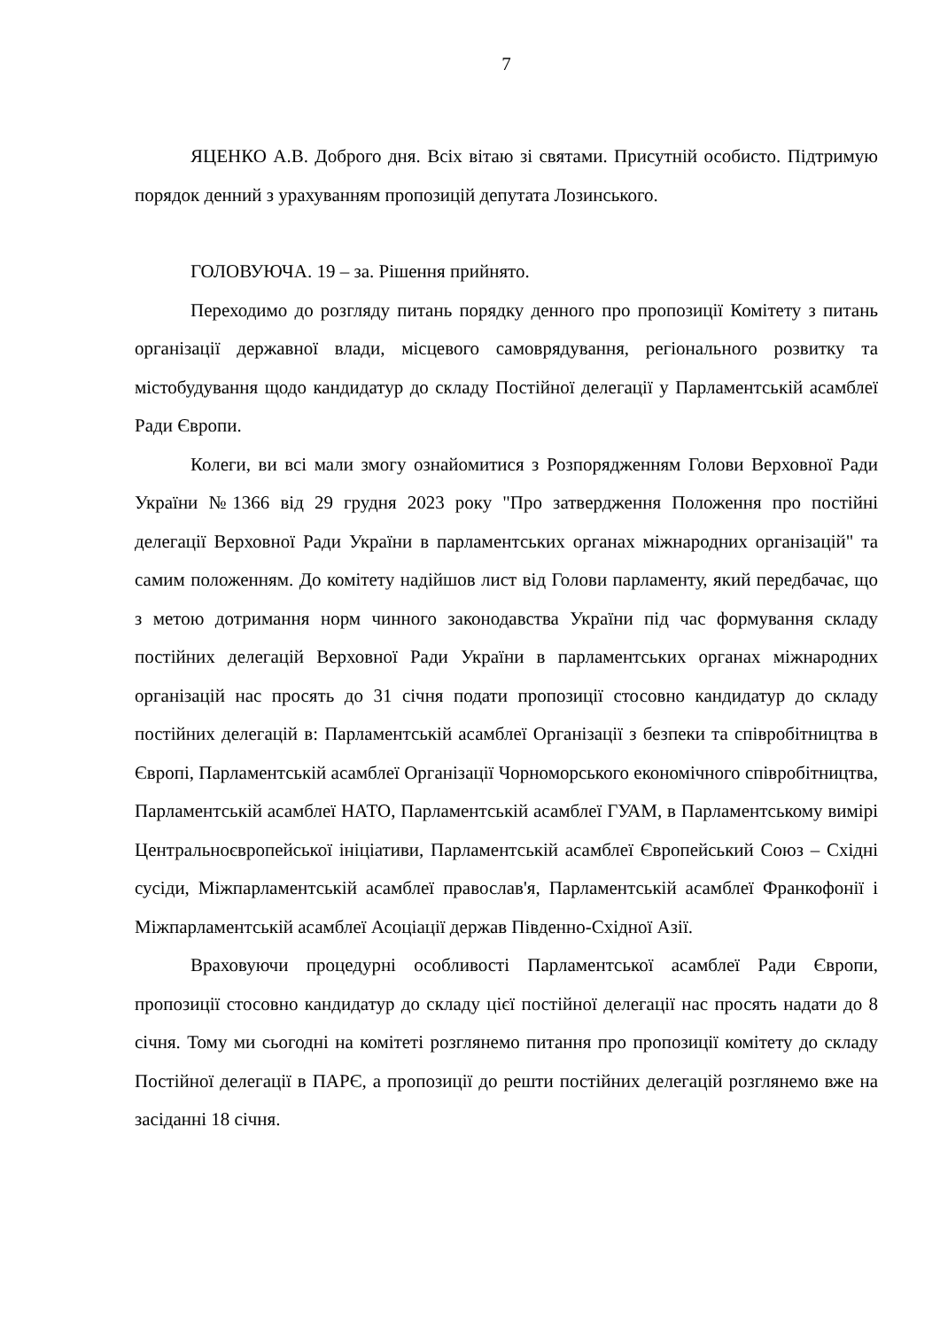7
ЯЦЕНКО А.В. Доброго дня. Всіх вітаю зі святами. Присутній особисто. Підтримую порядок денний з урахуванням пропозицій депутата Лозинського.
ГОЛОВУЮЧА. 19 – за. Рішення прийнято.
Переходимо до розгляду питань порядку денного про пропозиції Комітету з питань організації державної влади, місцевого самоврядування, регіонального розвитку та містобудування щодо кандидатур до складу Постійної делегації у Парламентській асамблеї Ради Європи.
Колеги, ви всі мали змогу ознайомитися з Розпорядженням Голови Верховної Ради України №1366 від 29 грудня 2023 року "Про затвердження Положення про постійні делегації Верховної Ради України в парламентських органах міжнародних організацій" та самим положенням. До комітету надійшов лист від Голови парламенту, який передбачає, що з метою дотримання норм чинного законодавства України під час формування складу постійних делегацій Верховної Ради України в парламентських органах міжнародних організацій нас просять до 31 січня подати пропозиції стосовно кандидатур до складу постійних делегацій в: Парламентській асамблеї Організації з безпеки та співробітництва в Європі, Парламентській асамблеї Організації Чорноморського економічного співробітництва, Парламентській асамблеї НАТО, Парламентській асамблеї ГУАМ, в Парламентському вимірі Центральноєвропейської ініціативи, Парламентській асамблеї Європейський Союз – Східні сусіди, Міжпарламентській асамблеї православ'я, Парламентській асамблеї Франкофонії і Міжпарламентській асамблеї Асоціації держав Південно-Східної Азії.
Враховуючи процедурні особливості Парламентської асамблеї Ради Європи, пропозиції стосовно кандидатур до складу цієї постійної делегації нас просять надати до 8 січня. Тому ми сьогодні на комітеті розглянемо питання про пропозиції комітету до складу Постійної делегації в ПАРЄ, а пропозиції до решти постійних делегацій розглянемо вже на засіданні 18 січня.